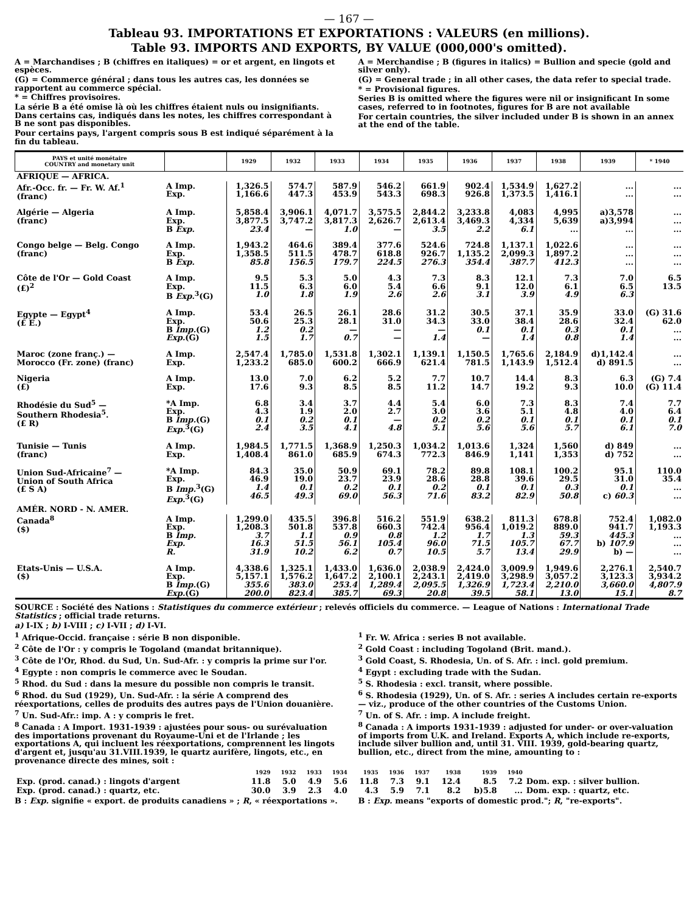— 167 —
Tableau 93. IMPORTATIONS ET EXPORTATIONS : VALEURS (en millions).
Table 93. IMPORTS AND EXPORTS, BY VALUE (000,000's omitted).
A = Marchandises ; B (chiffres en italiques) = or et argent, en lingots et espèces.
(G) = Commerce général ; dans tous les autres cas, les données se rapportent au commerce spécial.
* = Chiffres provisoires.
La série B a été omise là où les chiffres étaient nuls ou insignifiants. Dans certains cas, indiqués dans les notes, les chiffres correspondant à B ne sont pas disponibles.
Pour certains pays, l'argent compris sous B est indiqué séparément à la fin du tableau.
A = Merchandise ; B (figures in italics) = Bullion and specie (gold and silver only).
(G) = General trade ; in all other cases, the data refer to special trade.
* = Provisional figures.
Series B is omitted where the figures were nil or insignificant In some cases, referred to in footnotes, figures for B are not available
For certain countries, the silver included under B is shown in an annex at the end of the table.
| PAYS et unité monétaire COUNTRY and monetary unit | | 1929 | 1932 | 1933 | 1934 | 1935 | 1936 | 1937 | 1938 | 1939 | * 1940 |
| --- | --- | --- | --- | --- | --- | --- | --- | --- | --- | --- | --- |
| AFRIQUE — AFRICA. | | | | | | | | | | | |
| Afr.-Occ. fr. — Fr. W. Af.<sup>1</sup> (franc) | A Imp. Exp. | 1,326.5 1,166.6 | 574.7 447.3 | 587.9 453.9 | 546.2 543.3 | 661.9 698.3 | 902.4 926.8 | 1,534.9 1,373.5 | 1,627.2 1,416.1 | ... ... | ... ... |
| Algérie — Algeria (franc) | A Imp. Exp. B Exp. | 5,858.4 3,877.5 23.4 | 3,906.1 3,747.2 — | 4,071.7 3,817.3 1.0 | 3,575.5 2,626.7 — | 2,844.2 2,613.4 3.5 | 3,233.8 3,469.3 2.2 | 4,083 4,334 6.1 | 4,995 5,639 ... | a)3,578 a)3,994 ... | ... ... ... |
| Congo belge — Belg. Congo (franc) | A Imp. Exp. B Exp. | 1,943.2 1,358.5 85.8 | 464.6 511.5 156.5 | 389.4 478.7 179.7 | 377.6 618.8 224.5 | 524.6 926.7 276.3 | 724.8 1,135.2 354.4 | 1,137.1 2,099.3 387.7 | 1,022.6 1,897.2 412.3 | ... ... ... | ... ... ... |
| Côte de l'Or — Gold Coast (£)<sup>2</sup> | A Imp. Exp. B Exp.<sup>3</sup>(G) | 9.5 11.5 1.0 | 5.3 6.3 1.8 | 5.0 6.0 1.9 | 4.3 5.4 2.6 | 7.3 6.6 2.6 | 8.3 9.1 3.1 | 12.1 12.0 3.9 | 7.3 6.1 4.9 | 7.0 6.5 6.3 | 6.5 13.5 |
| Egypte — Egypt<sup>4</sup> (£ E.) | A Imp. Exp. B Imp. (G) Exp. (G) | 53.4 50.6 1.2 1.5 | 26.5 25.3 0.2 1.7 | 26.1 28.1 — 0.7 | 28.6 31.0 — — | 31.2 34.3 — 1.4 | 30.5 33.0 0.1 — | 37.1 38.4 0.1 1.4 | 35.9 28.6 0.3 0.8 | 33.0 32.4 0.1 1.4 | (G) 31.6 62.0 ... ... |
| Maroc (zone franç.) — Morocco (Fr. zone) (franc) | A Imp. Exp. | 2,547.4 1,233.2 | 1,785.0 685.0 | 1,531.8 600.2 | 1,302.1 666.9 | 1,139.1 621.4 | 1,150.5 781.5 | 1,765.6 1,143.9 | 2,184.9 1,512.4 | d)1,142.4 d) 891.5 | ... ... |
| Nigeria (£) | A Imp. Exp. | 13.0 17.6 | 7.0 9.3 | 6.2 8.5 | 5.2 8.5 | 7.7 11.2 | 10.7 14.7 | 14.4 19.2 | 8.3 9.3 | 6.3 10.0 | (G) 7.4 (G) 11.4 |
| Rhodésie du Sud<sup>5</sup> — Southern Rhodesia<sup>5</sup>. (£ R) | *A Imp. Exp. B Imp. (G) Exp.<sup>3</sup>(G) | 6.8 4.3 0.1 2.4 | 3.4 1.9 0.2 3.5 | 3.7 2.0 0.1 4.1 | 4.4 2.7 — 4.8 | 5.4 3.0 0.2 5.1 | 6.0 3.6 0.2 5.6 | 7.3 5.1 0.1 5.6 | 8.3 4.8 0.1 5.7 | 7.4 4.0 0.1 6.1 | 7.7 6.4 0.1 7.0 |
| Tunisie — Tunis (franc) | A Imp. Exp. | 1,984.5 1,408.4 | 1,771.5 861.0 | 1,368.9 685.9 | 1,250.3 674.3 | 1,034.2 772.3 | 1,013.6 846.9 | 1,324 1,141 | 1,560 1,353 | d) 849 d) 752 | ... ... |
| Union Sud-Africaine<sup>7</sup> — Union of South Africa (£ S A) | *A Imp. Exp. B Imp.<sup>3</sup>(G) Exp.<sup>3</sup>(G) | 84.3 46.9 1.4 46.5 | 35.0 19.0 0.1 49.3 | 50.9 23.7 0.2 69.0 | 69.1 23.9 0.1 56.3 | 78.2 28.6 0.2 71.6 | 89.8 28.8 0.1 83.2 | 108.1 39.6 0.1 82.9 | 100.2 29.5 0.3 50.8 | 95.1 31.0 0.1 c) 60.3 | 110.0 35.4 ... ... |
| AMÉR. NORD - N. AMER. | | | | | | | | | | | |
| Canada<sup>8</sup> ($) | A Imp. Exp. B Imp. Exp. R. | 1,299.0 1,208.3 3.7 16.3 31.9 | 435.5 501.8 1.1 51.5 10.2 | 396.8 537.8 0.9 56.1 6.2 | 516.2 660.3 0.8 105.4 0.7 | 551.9 742.4 1.2 96.0 10.5 | 638.2 956.4 1.7 71.5 5.7 | 811.3 1,019.2 1.3 105.7 13.4 | 678.8 889.0 59.3 67.7 29.9 | 752.4 941.7 445.3 b) 107.9 b) — | 1,082.0 1,193.3 ... ... ... |
| Etats-Unis — U.S.A. ($) | A Imp. Exp. B Imp. (G) Exp. (G) | 4,338.6 5,157.1 355.6 200.0 | 1,325.1 1,576.2 383.0 823.4 | 1,433.0 1,647.2 253.4 385.7 | 1,636.0 2,100.1 1,289.4 69.3 | 2,038.9 2,243.1 2,095.5 20.8 | 2,424.0 2,419.0 1,326.9 39.5 | 3,009.9 3,298.9 1,723.4 58.1 | 1,949.6 3,057.2 2,210.0 13.0 | 2,276.1 3,123.3 3,660.0 15.1 | 2,540.7 3,934.2 4,807.9 8.7 |
SOURCE : Société des Nations : Statistiques du commerce extérieur ; relevés officiels du commerce. — League of Nations : International Trade Statistics ; official trade returns.
a) I-IX ; b) I-VIII ; c) I-VII ; d) I-VI.
<sup>1</sup> Afrique-Occid. française : série B non disponible.
<sup>2</sup> Côte de l'Or : y compris le Togoland (mandat britannique).
<sup>3</sup> Côte de l'Or, Rhod. du Sud, Un. Sud-Afr. : y compris la prime sur l'or.
<sup>4</sup> Egypte : non compris le commerce avec le Soudan.
<sup>5</sup> Rhod. du Sud : dans la mesure du possible non compris le transit.
<sup>6</sup> Rhod. du Sud (1929), Un. Sud-Afr. : la série A comprend des réexportations, celles de produits des autres pays de l'Union douanière.
<sup>7</sup> Un. Sud-Afr.: imp. A : y compris le fret.
<sup>8</sup> Canada : A Import. 1931-1939 : ajustées pour sous- ou surévaluation des importations provenant du Royaume-Uni et de l'Irlande ; les exportations A, qui incluent les réexportations, comprennent les lingots d'argent et, jusqu'au 31.VIII.1939, le quartz aurifère, lingots, etc., en provenance directe des mines, soit :
<sup>1</sup> Fr. W. Africa : series B not available.
<sup>2</sup> Gold Coast : including Togoland (Brit. mand.).
<sup>3</sup> Gold Coast, S. Rhodesia, Un. of S. Afr. : incl. gold premium.
<sup>4</sup> Egypt : excluding trade with the Sudan.
<sup>5</sup> S. Rhodesia : excl. transit, where possible.
<sup>6</sup> S. Rhodesia (1929), Un. of S. Afr. : series A includes certain re-exports — viz., produce of the other countries of the Customs Union.
<sup>7</sup> Un. of S. Afr. : imp. A include freight.
<sup>8</sup> Canada : A imports 1931-1939 : adjusted for under- or over-valuation of imports from U.K. and Ireland. Exports A, which include re-exports, include silver bullion and, until 31. VIII. 1939, gold-bearing quartz, bullion, etc., direct from the mine, amounting to :
| | 1929 | 1932 | 1933 | 1934 | 1935 | 1936 | 1937 | 1938 | 1939 | 1940 | |
| Exp. (prod. canad.) : lingots d'argent | 11.8 | 5.0 | 4.9 | 5.6 | 11.8 | 7.3 | 9.1 | 12.4 | 8.5 | 7.2 | Dom. exp. : silver bullion. |
| Exp. (prod. canad.) : quartz, etc. | 30.0 | 3.9 | 2.3 | 4.0 | 4.3 | 5.9 | 7.1 | 8.2 | b)5.8 | ... | Dom. exp. : quartz, etc. |
B : Exp. signifie « export. de produits canadiens » ; R, « réexportations ».
B : Exp. means "exports of domestic prod."; R, "re-exports".